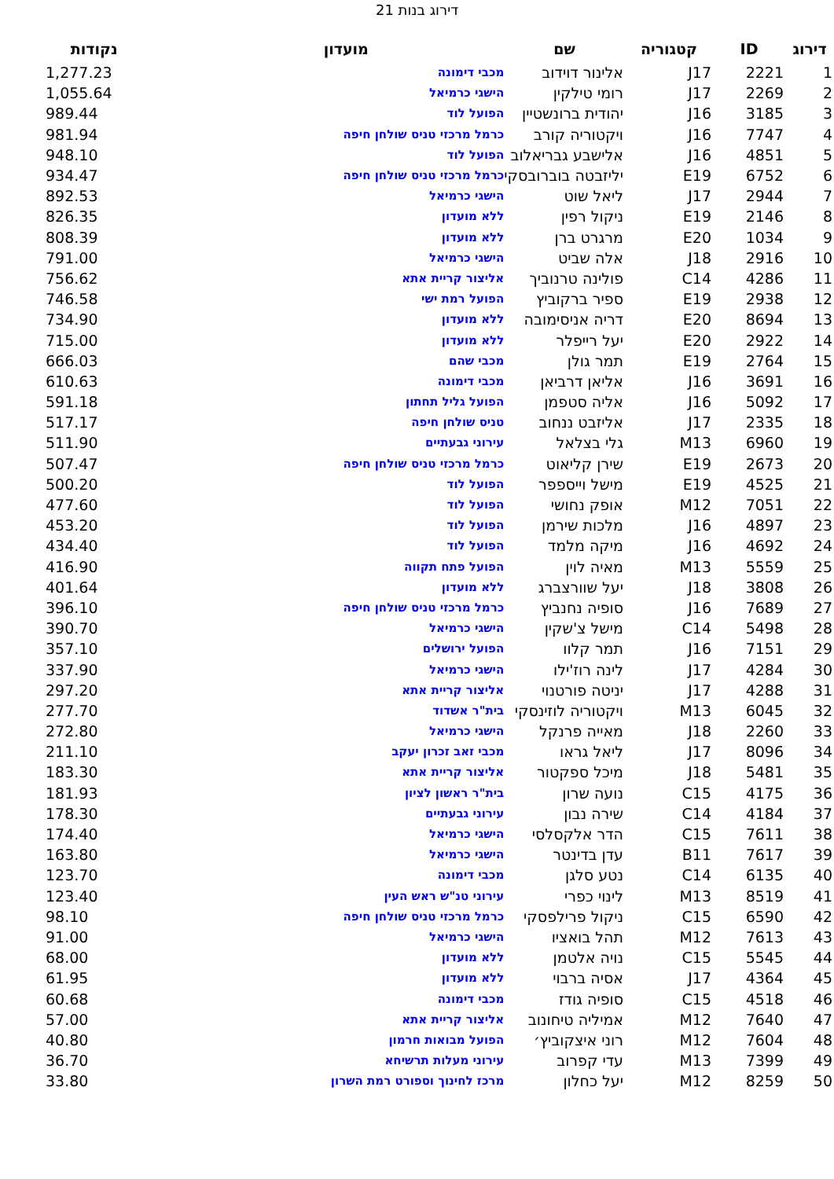דירוג בנות 21
| דירוג | ID | קטגוריה | שם | מועדון | נקודות |
| --- | --- | --- | --- | --- | --- |
| 1 | 2221 | J17 | אלינור דוידוב | מכבי דימונה | 1,277.23 |
| 2 | 2269 | J17 | רומי טילקין | הישגי כרמיאל | 1,055.64 |
| 3 | 3185 | J16 | יהודית ברונשטיין | הפועל לוד | 989.44 |
| 4 | 7747 | J16 | ויקטוריה קורב | כרמל מרכזי טניס שולחן חיפה | 981.94 |
| 5 | 4851 | J16 | אלישבע גבריאלוב | הפועל לוד | 948.10 |
| 6 | 6752 | E19 | יליזבטה בוברובסקי | כרמל מרכזי טניס שולחן חיפה | 934.47 |
| 7 | 2944 | J17 | ליאל שוט | הישגי כרמיאל | 892.53 |
| 8 | 2146 | E19 | ניקול רפין | ללא מועדון | 826.35 |
| 9 | 1034 | E20 | מרגרט ברן | ללא מועדון | 808.39 |
| 10 | 2916 | J18 | אלה שביט | הישגי כרמיאל | 791.00 |
| 11 | 4286 | C14 | פולינה טרנוביך | אליצור קריית אתא | 756.62 |
| 12 | 2938 | E19 | ספיר ברקוביץ | הפועל רמת ישי | 746.58 |
| 13 | 8694 | E20 | דריה אניסימובה | ללא מועדון | 734.90 |
| 14 | 2922 | E20 | יעל רייפלר | ללא מועדון | 715.00 |
| 15 | 2764 | E19 | תמר גולן | מכבי שהם | 666.03 |
| 16 | 3691 | J16 | אליאן דרביאן | מכבי דימונה | 610.63 |
| 17 | 5092 | J16 | אליה סטפמן | הפועל גליל תחתון | 591.18 |
| 18 | 2335 | J17 | אליזבט ננחוב | טניס שולחן חיפה | 517.17 |
| 19 | 6960 | M13 | גלי בצלאל | עירוני גבעתיים | 511.90 |
| 20 | 2673 | E19 | שירן קליאוט | כרמל מרכזי טניס שולחן חיפה | 507.47 |
| 21 | 4525 | E19 | מישל וייספפר | הפועל לוד | 500.20 |
| 22 | 7051 | M12 | אופק נחושי | הפועל לוד | 477.60 |
| 23 | 4897 | J16 | מלכות שירמן | הפועל לוד | 453.20 |
| 24 | 4692 | J16 | מיקה מלמד | הפועל לוד | 434.40 |
| 25 | 5559 | M13 | מאיה לוין | הפועל פתח תקווה | 416.90 |
| 26 | 3808 | J18 | יעל שוורצברג | ללא מועדון | 401.64 |
| 27 | 7689 | J16 | סופיה נחנביץ | כרמל מרכזי טניס שולחן חיפה | 396.10 |
| 28 | 5498 | C14 | מישל צ'שקין | הישגי כרמיאל | 390.70 |
| 29 | 7151 | J16 | תמר קלוו | הפועל ירושלים | 357.10 |
| 30 | 4284 | J17 | לינה רוז'ילו | הישגי כרמיאל | 337.90 |
| 31 | 4288 | J17 | יניטה פורטנוי | אליצור קריית אתא | 297.20 |
| 32 | 6045 | M13 | ויקטוריה לוזינסקי | בית"ר אשדוד | 277.70 |
| 33 | 2260 | J18 | מאייה פרנקל | הישגי כרמיאל | 272.80 |
| 34 | 8096 | J17 | ליאל גראו | מכבי זאב זכרון יעקב | 211.10 |
| 35 | 5481 | J18 | מיכל ספקטור | אליצור קריית אתא | 183.30 |
| 36 | 4175 | C15 | נועה שרון | בית"ר ראשון לציון | 181.93 |
| 37 | 4184 | C14 | שירה נבון | עירוני גבעתיים | 178.30 |
| 38 | 7611 | C15 | הדר אלקסלסי | הישגי כרמיאל | 174.40 |
| 39 | 7617 | B11 | עדן בדינטר | הישגי כרמיאל | 163.80 |
| 40 | 6135 | C14 | נטע סלגן | מכבי דימונה | 123.70 |
| 41 | 8519 | M13 | לינוי כפרי | עירוני טנ"ש ראש העין | 123.40 |
| 42 | 6590 | C15 | ניקול פרילפסקי | כרמל מרכזי טניס שולחן חיפה | 98.10 |
| 43 | 7613 | M12 | תהל בואציו | הישגי כרמיאל | 91.00 |
| 44 | 5545 | C15 | נויה אלטמן | ללא מועדון | 68.00 |
| 45 | 4364 | J17 | אסיה ברבוי | ללא מועדון | 61.95 |
| 46 | 4518 | C15 | סופיה גודז | מכבי דימונה | 60.68 |
| 47 | 7640 | M12 | אמיליה טיחונוב | אליצור קריית אתא | 57.00 |
| 48 | 7604 | M12 | רוני איצקוביץ׳ | הפועל מבואות חרמון | 40.80 |
| 49 | 7399 | M13 | עדי קפרוב | עירוני מעלות תרשיחא | 36.70 |
| 50 | 8259 | M12 | יעל כחלון | מרכז לחינוך וספורט רמת השרון | 33.80 |